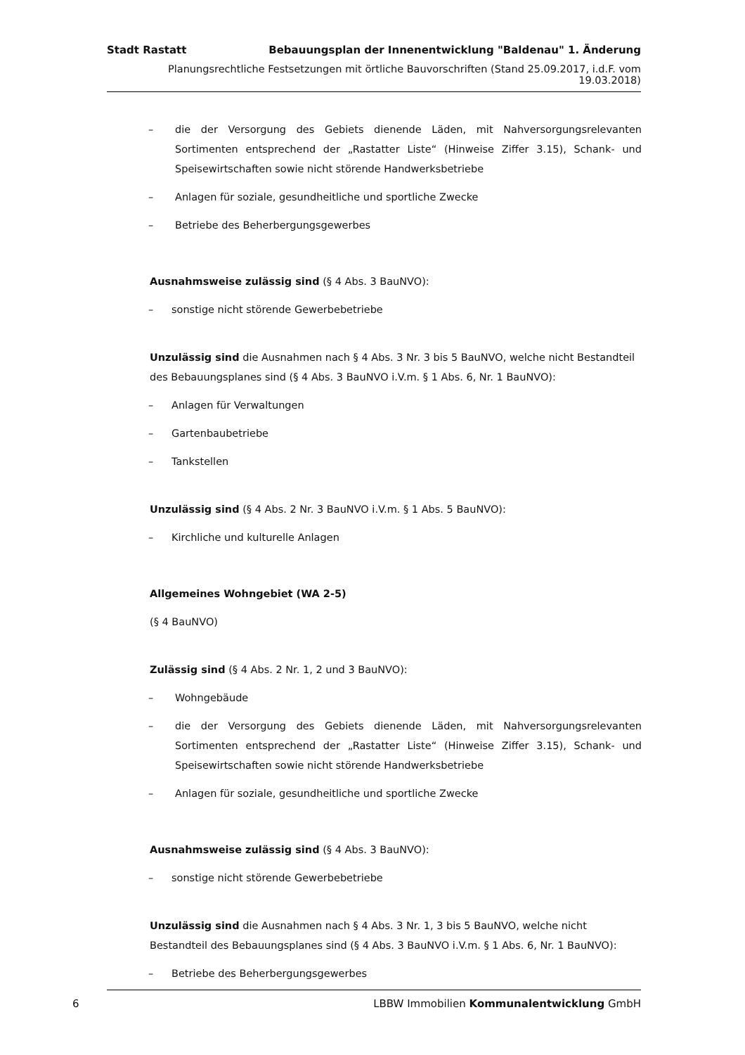Stadt Rastatt Bebauungsplan der Innenentwicklung "Baldenau" 1. Änderung
Planungsrechtliche Festsetzungen mit örtliche Bauvorschriften (Stand 25.09.2017, i.d.F. vom 19.03.2018)
– die der Versorgung des Gebiets dienende Läden, mit Nahversorgungsrelevanten Sortimenten entsprechend der „Rastatter Liste“ (Hinweise Ziffer 3.15), Schank- und Speisewirtschaften sowie nicht störende Handwerksbetriebe
– Anlagen für soziale, gesundheitliche und sportliche Zwecke
– Betriebe des Beherbergungsgewerbes
Ausnahmsweise zulässig sind (§ 4 Abs. 3 BauNVO):
– sonstige nicht störende Gewerbebetriebe
Unzulässig sind die Ausnahmen nach § 4 Abs. 3 Nr. 3 bis 5 BauNVO, welche nicht Bestandteil des Bebauungsplanes sind (§ 4 Abs. 3 BauNVO i.V.m. § 1 Abs. 6, Nr. 1 BauNVO):
– Anlagen für Verwaltungen
– Gartenbaubetriebe
– Tankstellen
Unzulässig sind (§ 4 Abs. 2 Nr. 3 BauNVO i.V.m. § 1 Abs. 5 BauNVO):
– Kirchliche und kulturelle Anlagen
Allgemeines Wohngebiet (WA 2-5)
(§ 4 BauNVO)
Zulässig sind (§ 4 Abs. 2 Nr. 1, 2 und 3 BauNVO):
– Wohngebäude
– die der Versorgung des Gebiets dienende Läden, mit Nahversorgungsrelevanten Sortimenten entsprechend der „Rastatter Liste“ (Hinweise Ziffer 3.15), Schank- und Speisewirtschaften sowie nicht störende Handwerksbetriebe
– Anlagen für soziale, gesundheitliche und sportliche Zwecke
Ausnahmsweise zulässig sind (§ 4 Abs. 3 BauNVO):
– sonstige nicht störende Gewerbebetriebe
Unzulässig sind die Ausnahmen nach § 4 Abs. 3 Nr. 1, 3 bis 5 BauNVO, welche nicht Bestandteil des Bebauungsplanes sind (§ 4 Abs. 3 BauNVO i.V.m. § 1 Abs. 6, Nr. 1 BauNVO):
– Betriebe des Beherbergungsgewerbes
6
LBBW Immobilien Kommunalentwicklung GmbH